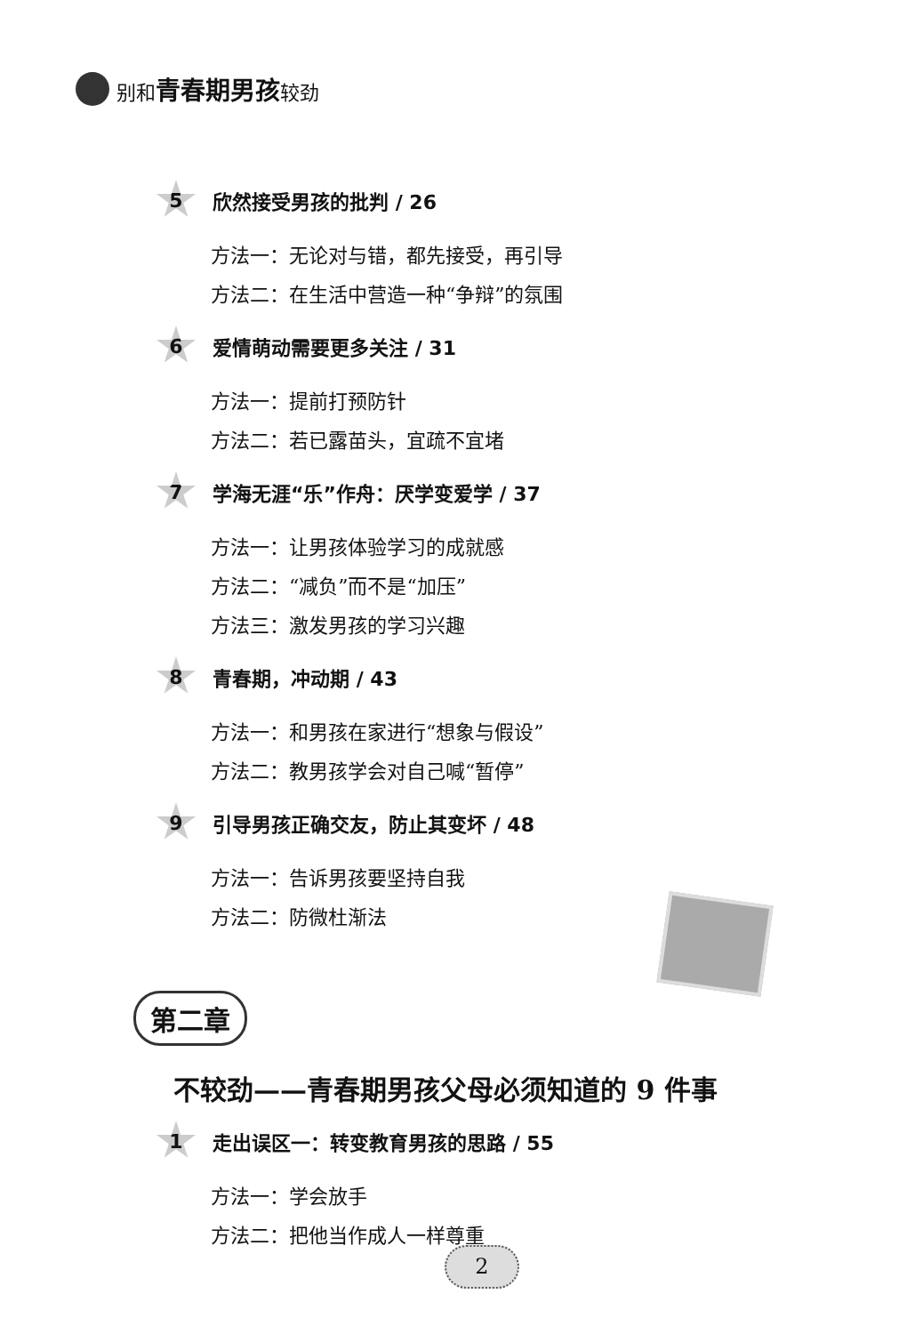别和青春期男孩较劲
5
欣然接受男孩的批判 / 26
方法一：无论对与错，都先接受，再引导
方法二：在生活中营造一种“争辩”的氛围
6
爱情萌动需要更多关注 / 31
方法一：提前打预防针
方法二：若已露苗头，宜疏不宜堵
7
学海无涯“乐”作舟：厌学变爱学 / 37
方法一：让男孩体验学习的成就感
方法二：“减负”而不是“加压”
方法三：激发男孩的学习兴趣
8
青春期，冲动期 / 43
方法一：和男孩在家进行“想象与假设”
方法二：教男孩学会对自己喊“暂停”
9
引导男孩正确交友，防止其变坏 / 48
方法一：告诉男孩要坚持自我
方法二：防微杜渐法
第二章
不较劲——青春期男孩父母必须知道的 9 件事
1
走出误区一：转变教育男孩的思路 / 55
方法一：学会放手
方法二：把他当作成人一样尊重
2